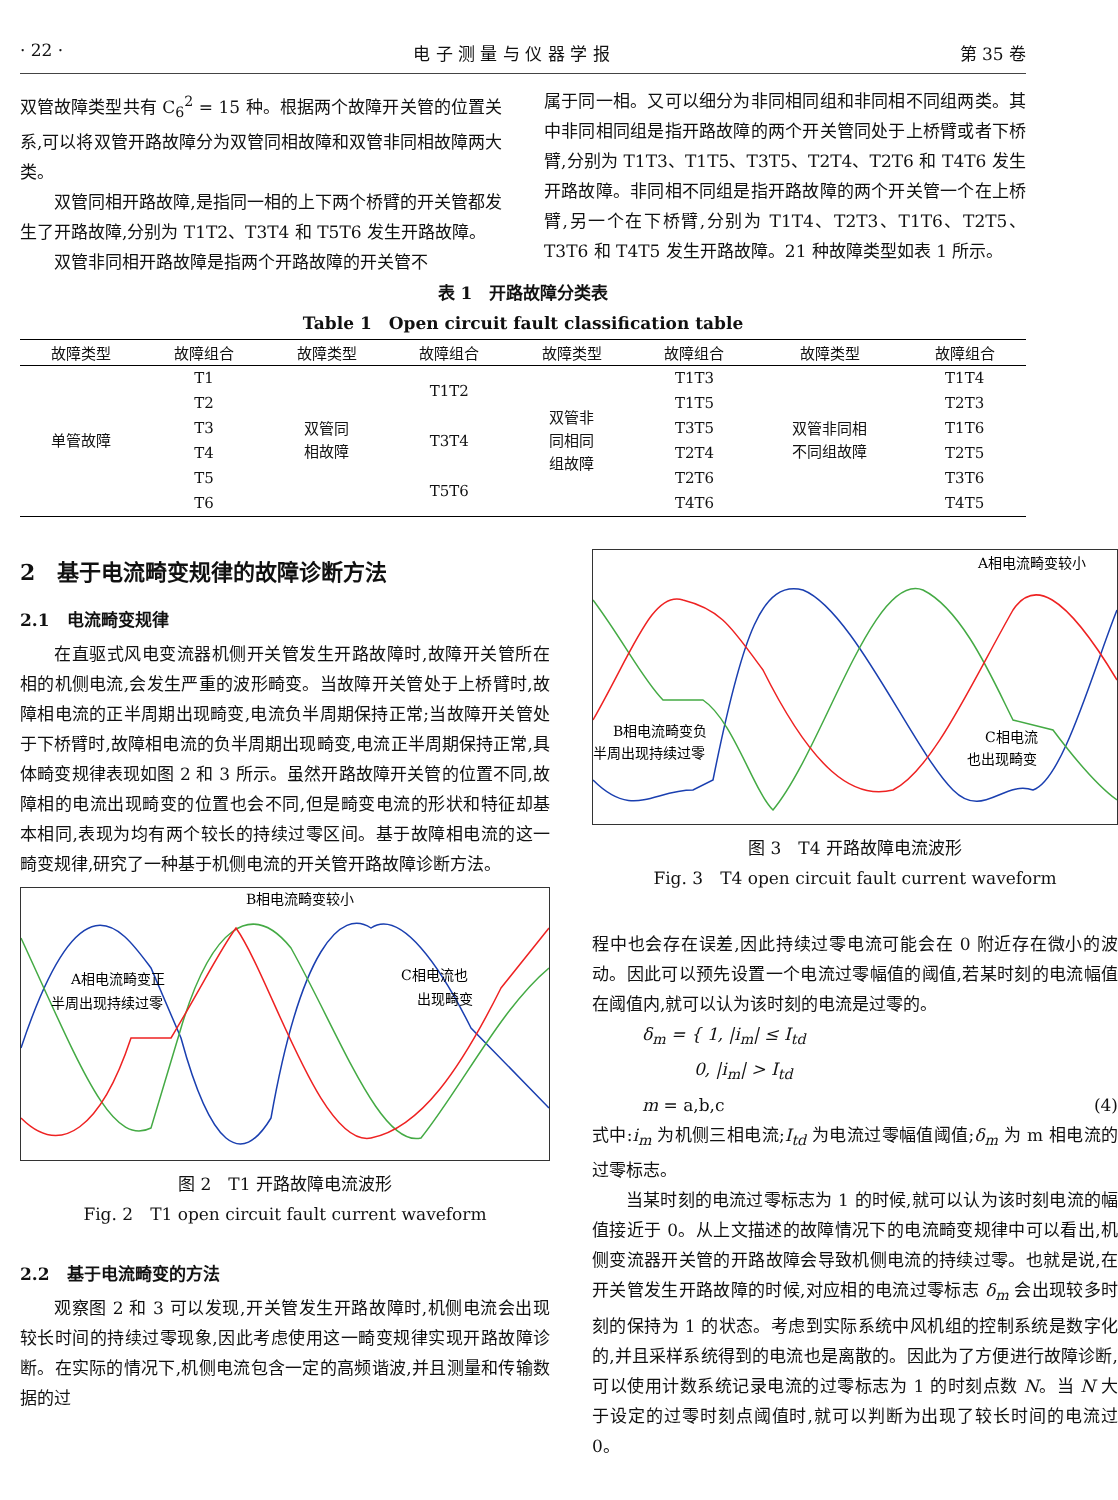· 22 · 电 子 测 量 与 仪 器 学 报 第 35 卷
双管故障类型共有 C<sub>6</sub><sup>2</sup> = 15 种。根据两个故障开关管的位置关系,可以将双管开路故障分为双管同相故障和双管非同相故障两大类。
双管同相开路故障,是指同一相的上下两个桥臂的开关管都发生了开路故障,分别为 T1T2、T3T4 和 T5T6 发生开路故障。
双管非同相开路故障是指两个开路故障的开关管不
属于同一相。又可以细分为非同相同组和非同相不同组两类。其中非同相同组是指开路故障的两个开关管同处于上桥臂或者下桥臂,分别为 T1T3、T1T5、T3T5、T2T4、T2T6 和 T4T6 发生开路故障。非同相不同组是指开路故障的两个开关管一个在上桥臂,另一个在下桥臂,分别为 T1T4、T2T3、T1T6、T2T5、T3T6 和 T4T5 发生开路故障。21 种故障类型如表 1 所示。
表 1　开路故障分类表
Table 1　Open circuit fault classification table
| 故障类型 | 故障组合 | 故障类型 | 故障组合 | 故障类型 | 故障组合 | 故障类型 | 故障组合 |
| --- | --- | --- | --- | --- | --- | --- | --- |
| 单管故障 | T1 | 双管同 相故障 | T1T2 | 双管非 同相同 组故障 | T1T3 | 双管非同相 不同组故障 | T1T4 |
| | T2 | | | | T1T5 | | T2T3 |
| | T3 | | T3T4 | | T3T5 | | T1T6 |
| | T4 | | | | T2T4 | | T2T5 |
| | T5 | | T5T6 | | T2T6 | | T3T6 |
| | T6 | | | | T4T6 | | T4T5 |
2　基于电流畸变规律的故障诊断方法
2.1　电流畸变规律
在直驱式风电变流器机侧开关管发生开路故障时,故障开关管所在相的机侧电流,会发生严重的波形畸变。当故障开关管处于上桥臂时,故障相电流的正半周期出现畸变,电流负半周期保持正常;当故障开关管处于下桥臂时,故障相电流的负半周期出现畸变,电流正半周期保持正常,具体畸变规律表现如图 2 和 3 所示。虽然开路故障开关管的位置不同,故障相的电流出现畸变的位置也会不同,但是畸变电流的形状和特征却基本相同,表现为均有两个较长的持续过零区间。基于故障相电流的这一畸变规律,研究了一种基于机侧电流的开关管开路故障诊断方法。
B相电流畸变较小
A相电流畸变正
半周出现持续过零
C相电流也
出现畸变
图 2　T1 开路故障电流波形
Fig. 2　T1 open circuit fault current waveform
2.2　基于电流畸变的方法
观察图 2 和 3 可以发现,开关管发生开路故障时,机侧电流会出现较长时间的持续过零现象,因此考虑使用这一畸变规律实现开路故障诊断。在实际的情况下,机侧电流包含一定的高频谐波,并且测量和传输数据的过
A相电流畸变较小
B相电流畸变负
半周出现持续过零
C相电流
也出现畸变
图 3　T4 开路故障电流波形
Fig. 3　T4 open circuit fault current waveform
程中也会存在误差,因此持续过零电流可能会在 0 附近存在微小的波动。因此可以预先设置一个电流过零幅值的阈值,若某时刻的电流幅值在阈值内,就可以认为该时刻的电流是过零的。
δ<sub>m</sub> = { 1, |i<sub>m</sub>| ≤ I<sub>td</sub>
0, |i<sub>m</sub>| > I<sub>td</sub>
m = a,b,c (4)
式中:i<sub>m</sub> 为机侧三相电流;I<sub>td</sub> 为电流过零幅值阈值;δ<sub>m</sub> 为 m 相电流的过零标志。
当某时刻的电流过零标志为 1 的时候,就可以认为该时刻电流的幅值接近于 0。从上文描述的故障情况下的电流畸变规律中可以看出,机侧变流器开关管的开路故障会导致机侧电流的持续过零。也就是说,在开关管发生开路故障的时候,对应相的电流过零标志 δ<sub>m</sub> 会出现较多时刻的保持为 1 的状态。考虑到实际系统中风机组的控制系统是数字化的,并且采样系统得到的电流也是离散的。因此为了方便进行故障诊断,可以使用计数系统记录电流的过零标志为 1 的时刻点数 N。当 N 大于设定的过零时刻点阈值时,就可以判断为出现了较长时间的电流过 0。